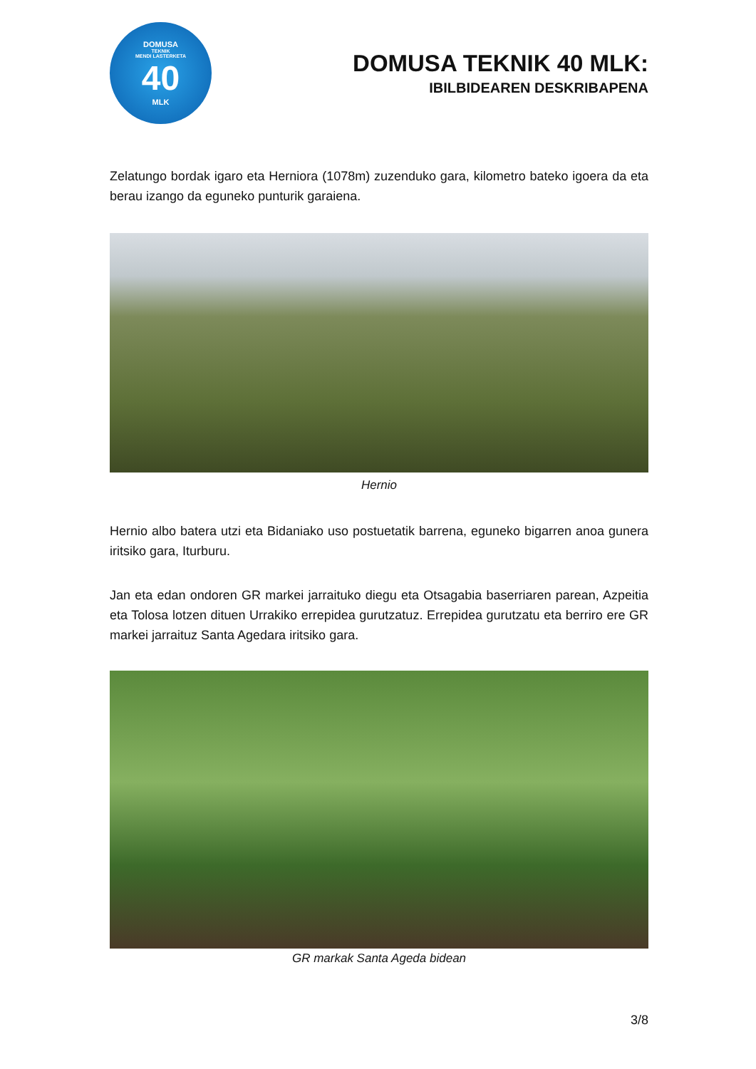DOMUSA
TEKNIK
MENDI LASTERKETA
40
MLK
DOMUSA TEKNIK 40 MLK:
IBILBIDEAREN DESKRIBAPENA
Zelatungo bordak igaro eta Herniora (1078m) zuzenduko gara, kilometro bateko igoera da eta berau izango da eguneko punturik garaiena.
Hernio
Hernio albo batera utzi eta Bidaniako uso postuetatik barrena, eguneko bigarren anoa gunera iritsiko gara, Iturburu.
Jan eta edan ondoren GR markei jarraituko diegu eta Otsagabia baserriaren parean, Azpeitia eta Tolosa lotzen dituen Urrakiko errepidea gurutzatuz. Errepidea gurutzatu eta berriro ere GR markei jarraituz Santa Agedara iritsiko gara.
GR markak Santa Ageda bidean
3/8